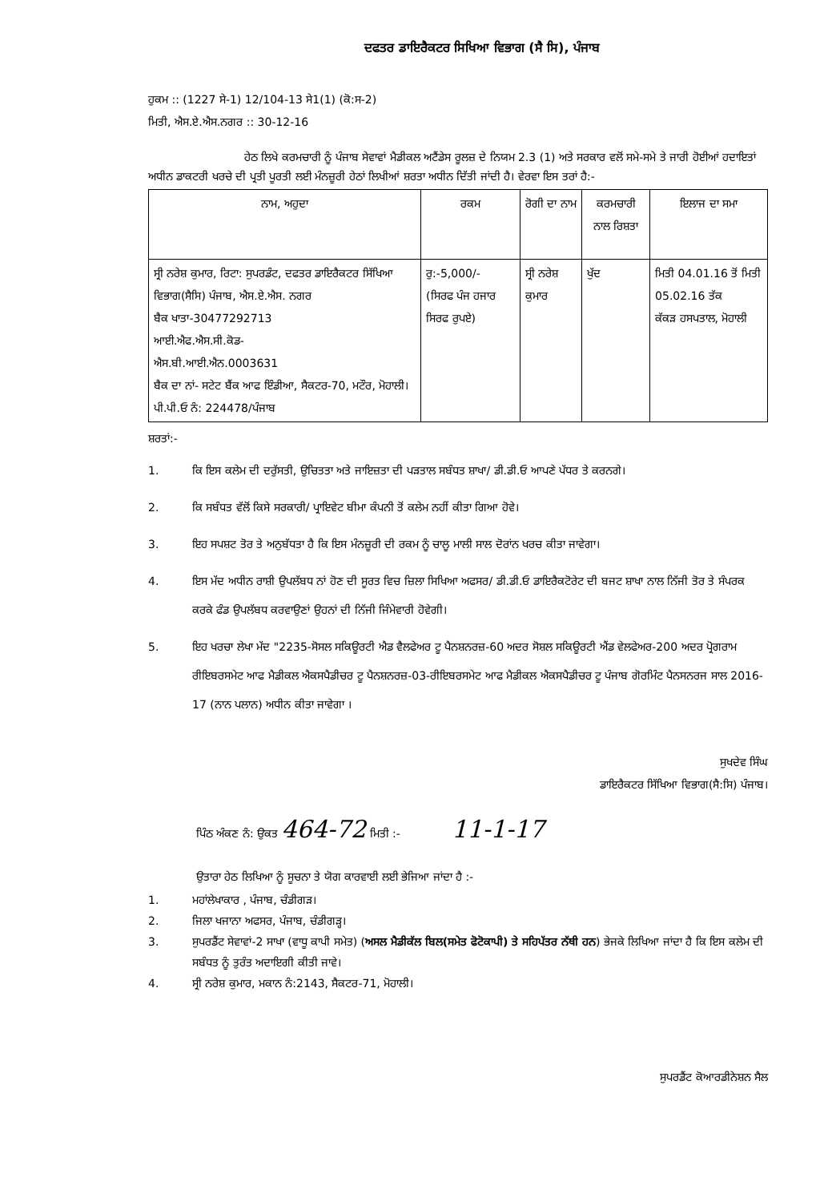ਦਫਤਰ ਡਾਇਰੈਕਟਰ ਸਿਖਿਆ ਵਿਭਾਗ (ਸੈ ਸਿ), ਪੰਜਾਬ
ਹੁਕਮ :: (1227 ਸੇ-1) 12/104-13 ਸੇ1(1) (ਕੋ:ਸ-2)
ਮਿਤੀ, ਐਸ.ਏ.ਐਸ.ਨਗਰ :: 30-12-16
ਹੇਠ ਲਿਖੇ ਕਰਮਚਾਰੀ ਨੂੰ ਪੰਜਾਬ ਸੇਵਾਵਾਂ ਮੈਡੀਕਲ ਅਟੈਂਡੇਸ ਰੂਲਜ਼ ਦੇ ਨਿਯਮ 2.3 (1) ਅਤੇ ਸਰਕਾਰ ਵਲੋਂ ਸਮੇ-ਸਮੇ ਤੇ ਜਾਰੀ ਹੋਈਆਂ ਹਦਾਇਤਾਂ ਅਧੀਨ ਡਾਕਟਰੀ ਖਰਚੇ ਦੀ ਪ੍ਰਤੀ ਪੂਰਤੀ ਲਈ ਮੰਨਜ਼ੂਰੀ ਹੇਠਾਂ ਲਿਖੀਆਂ ਸ਼ਰਤਾ ਅਧੀਨ ਦਿੱਤੀ ਜਾਂਦੀ ਹੈ। ਵੇਰਵਾ ਇਸ ਤਰਾਂ ਹੈ:-
| ਨਾਮ, ਅਹੁਦਾ | ਰਕਮ | ਰੋਗੀ ਦਾ ਨਾਮ | ਕਰਮਚਾਰੀ ਨਾਲ ਰਿਸ਼ਤਾ | ਇਲਾਜ ਦਾ ਸਮਾ |
| --- | --- | --- | --- | --- |
| ਸ੍ਰੀ ਨਰੇਸ਼ ਕੁਮਾਰ, ਰਿਟਾ: ਸੁਪਰਡੰਟ, ਦਫਤਰ ਡਾਇਰੈਕਟਰ ਸਿੱਖਿਆ ਵਿਭਾਗ(ਸੈਸਿ) ਪੰਜਾਬ, ਐਸ.ਏ.ਐਸ. ਨਗਰ ਬੈਕ ਖਾਤਾ-30477292713 ਆਈ.ਐਫ.ਐਸ.ਸੀ.ਕੋਡ- ਐਸ.ਬੀ.ਆਈ.ਐਨ.0003631 ਬੈਕ ਦਾ ਨਾਂ- ਸਟੇਟ ਬੈਂਕ ਆਫ ਇੰਡੀਆ, ਸੈਕਟਰ-70, ਮਟੌਰ, ਮੋਹਾਲੀ। ਪੀ.ਪੀ.ਓ ਨੰ: 224478/ਪੰਜਾਬ | ਰੁ:-5,000/- (ਸਿਰਫ ਪੰਜ ਹਜਾਰ ਸਿਰਫ ਰੁਪਏ) | ਸ੍ਰੀ ਨਰੇਸ਼ ਕੁਮਾਰ | ਖੁੱਦ | ਮਿਤੀ 04.01.16 ਤੋਂ ਮਿਤੀ 05.02.16 ਤੱਕ ਕੱਕੜ ਹਸਪਤਾਲ, ਮੋਹਾਲੀ |
ਸ਼ਰਤਾਂ:-
1. ਕਿ ਇਸ ਕਲੇਮ ਦੀ ਦਰੁੱਸਤੀ, ਉਚਿਤਤਾ ਅਤੇ ਜਾਇਜ਼ਤਾ ਦੀ ਪੜਤਾਲ ਸਬੰਧਤ ਸ਼ਾਖਾ/ ਡੀ.ਡੀ.ਓ ਆਪਣੇ ਪੱਧਰ ਤੇ ਕਰਨਗੇ।
2. ਕਿ ਸਬੰਧਤ ਵੱਲੋਂ ਕਿਸੇ ਸਰਕਾਰੀ/ ਪ੍ਰਾਇਵੇਟ ਬੀਮਾ ਕੰਪਨੀ ਤੋਂ ਕਲੇਮ ਨਹੀਂ ਕੀਤਾ ਗਿਆ ਹੋਵੇ।
3. ਇਹ ਸਪਸ਼ਟ ਤੋਰ ਤੇ ਅਨੁਬੱਧਤਾ ਹੈ ਕਿ ਇਸ ਮੰਨਜ਼ੂਰੀ ਦੀ ਰਕਮ ਨੂੰ ਚਾਲੂ ਮਾਲੀ ਸਾਲ ਦੋਰਾਂਨ ਖਰਚ ਕੀਤਾ ਜਾਵੇਗਾ।
4. ਇਸ ਮੱਦ ਅਧੀਨ ਰਾਸ਼ੀ ਉਪਲੱਬਧ ਨਾਂ ਹੋਣ ਦੀ ਸੂਰਤ ਵਿਚ ਜ਼ਿਲਾ ਸਿਖਿਆ ਅਫਸਰ/ ਡੀ.ਡੀ.ਓ ਡਾਇਰੈਕਟੋਰੇਟ ਦੀ ਬਜਟ ਸ਼ਾਖਾ ਨਾਲ ਨਿੱਜੀ ਤੋਰ ਤੇ ਸੰਪਰਕ ਕਰਕੇ ਫੰਡ ਉਪਲੱਬਧ ਕਰਵਾਉਣਾਂ ਉਹਨਾਂ ਦੀ ਨਿੱਜੀ ਜਿੰਮੇਵਾਰੀ ਹੋਵੇਗੀ।
5. ਇਹ ਖਰਚਾ ਲੇਖਾ ਮੱਦ "2235-ਸੋਸਲ ਸਕਿਊਰਟੀ ਐਡ ਵੈਲਫੇਅਰ ਟੂ ਪੈਨਸ਼ਨਰਜ਼-60 ਅਦਰ ਸੋਸ਼ਲ ਸਕਿਊਰਟੀ ਐਂਡ ਵੇਲਫੇਅਰ-200 ਅਦਰ ਪ੍ਰੋਗਰਾਮ ਰੀਇਬਰਸਮੇਟ ਆਫ ਮੈਡੀਕਲ ਐਕਸਪੈਡੀਚਰ ਟੂ ਪੈਨਸ਼ਨਰਜ਼-03-ਰੀਇਬਰਸਮੇਟ ਆਫ ਮੈਡੀਕਲ ਐਕਸਪੈਡੀਚਰ ਟੂ ਪੰਜਾਬ ਗੋਰਮਿੰਟ ਪੈਨਸਨਰਜ ਸਾਲ 2016-17 (ਨਾਨ ਪਲਾਨ) ਅਧੀਨ ਕੀਤਾ ਜਾਵੇਗਾ ।
ਸੁਖਦੇਵ ਸਿੰਘ
ਡਾਇਰੈਕਟਰ ਸਿੱਖਿਆ ਵਿਭਾਗ(ਸੈ:ਸਿ) ਪੰਜਾਬ।
ਪਿੰਠ ਅੰਕਣ ਨੰ: ਉਕਤ 464-72 ਮਿਤੀ :- 11-1-17
ਉਤਾਰਾ ਹੇਠ ਲਿਖਿਆ ਨੂੰ ਸੂਚਨਾ ਤੇ ਯੋਗ ਕਾਰਵਾਈ ਲਈ ਭੇਜਿਆ ਜਾਂਦਾ ਹੈ :-
1. ਮਹਾਂਲੇਖਾਕਾਰ , ਪੰਜਾਬ, ਚੰਡੀਗੜ।
2. ਜਿਲਾ ਖਜਾਨਾ ਅਫਸਰ, ਪੰਜਾਬ, ਚੰਡੀਗੜ੍ਹ।
3. ਸੁਪਰਡੈਂਟ ਸੇਵਾਵਾਂ-2 ਸਾਖਾ (ਵਾਧੂ ਕਾਪੀ ਸਮੇਤ) (ਅਸਲ ਮੈਡੀਕੱਲ ਬਿਲ(ਸਮੇਤ ਫੋਟੋਕਾਪੀ) ਤੇ ਸਹਿਪੱਤਰ ਨੱਥੀ ਹਨ) ਭੇਜਕੇ ਲਿਖਿਆ ਜਾਂਦਾ ਹੈ ਕਿ ਇਸ ਕਲੇਮ ਦੀ ਸਬੰਧਤ ਨੂੰ ਤੁਰੰਤ ਅਦਾਇਗੀ ਕੀਤੀ ਜਾਵੇ।
4. ਸ੍ਰੀ ਨਰੇਸ਼ ਕੁਮਾਰ, ਮਕਾਨ ਨੰ:2143, ਸੈਕਟਰ-71, ਮੋਹਾਲੀ।
ਸੁਪਰਡੈਂਟ ਕੋਆਰਡੀਨੇਸ਼ਨ ਸੈਲ